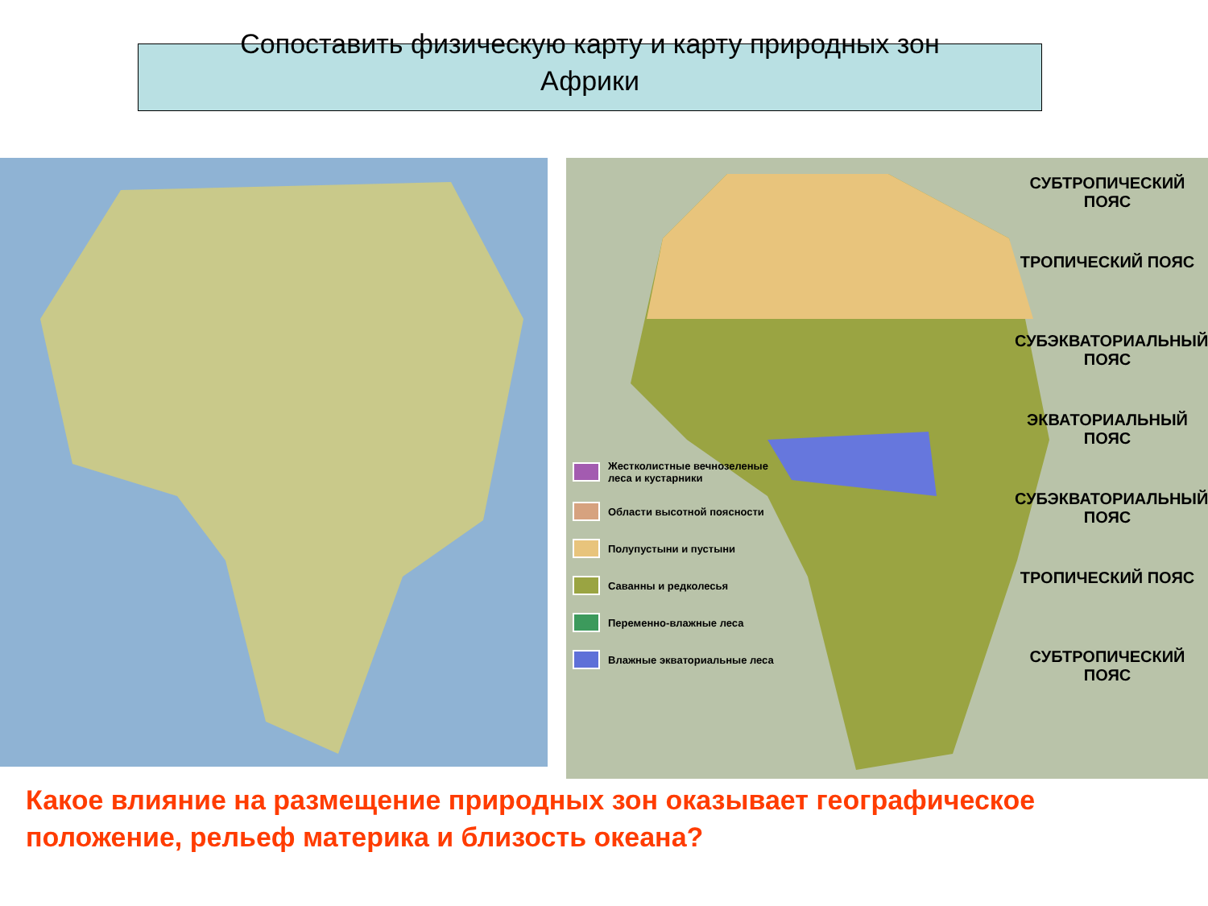Сопоставить физическую карту и карту природных зон
Африки
Жестколистные вечнозеленые леса и кустарники
Области высотной поясности
Полупустыни и пустыни
Саванны и редколесья
Переменно-влажные леса
Влажные экваториальные леса
СУБТРОПИЧЕСКИЙ ПОЯС
ТРОПИЧЕСКИЙ ПОЯС
СУБЭКВАТОРИАЛЬНЫЙ ПОЯС
ЭКВАТОРИАЛЬНЫЙ ПОЯС
СУБЭКВАТОРИАЛЬНЫЙ ПОЯС
ТРОПИЧЕСКИЙ ПОЯС
СУБТРОПИЧЕСКИЙ ПОЯС
Какое влияние на размещение природных зон оказывает географическое положение, рельеф материка и близость океана?